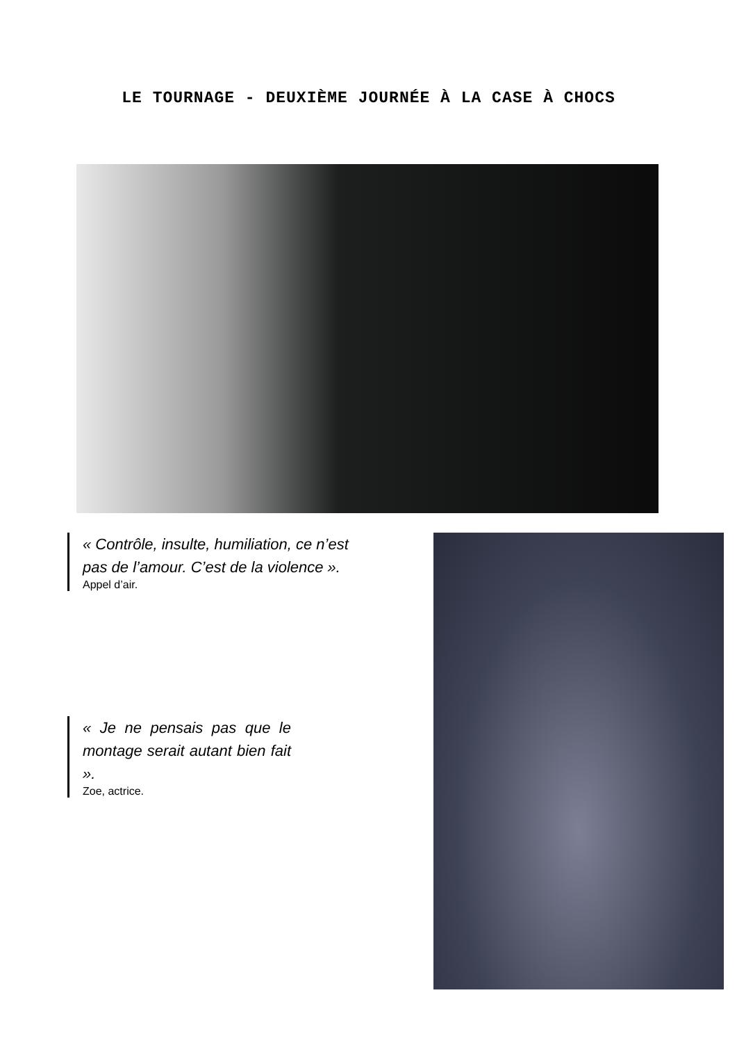LE TOURNAGE - DEUXIÈME JOURNÉE À LA CASE À CHOCS
« Contrôle, insulte, humiliation, ce n’est pas de l’amour. C’est de la violence ».
Appel d’air.
« Je ne pensais pas que le montage serait autant bien fait ».
Zoe, actrice.